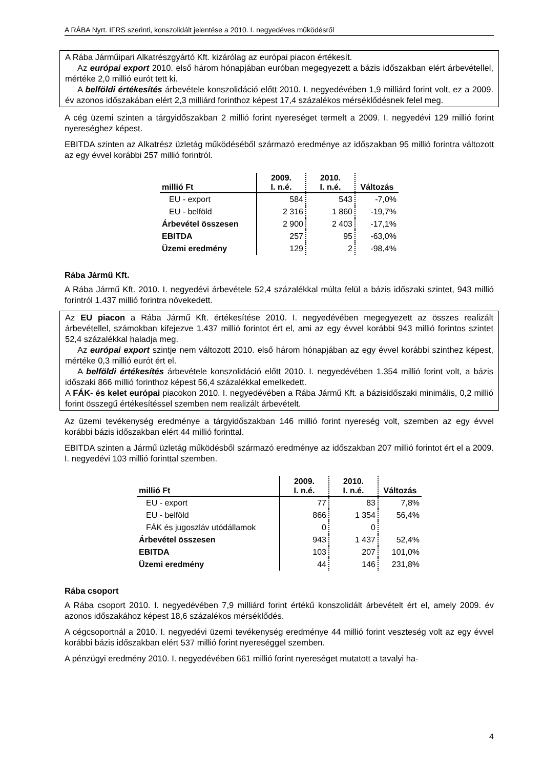A RÁBA Nyrt. IFRS szerinti, konszolidált jelentése a 2010. I. negyedéves működésről
A Rába Járműipari Alkatrészgyártó Kft. kizárólag az európai piacon értékesít.
Az európai export 2010. első három hónapjában euróban megegyezett a bázis időszakban elért árbevétellel, mértéke 2,0 millió eurót tett ki.
A belföldi értékesítés árbevétele konszolidáció előtt 2010. I. negyedévében 1,9 milliárd forint volt, ez a 2009. év azonos időszakában elért 2,3 milliárd forinthoz képest 17,4 százalékos mérséklődésnek felel meg.
A cég üzemi szinten a tárgyidőszakban 2 millió forint nyereséget termelt a 2009. I. negyedévi 129 millió forint nyereséghez képest.
EBITDA szinten az Alkatrész üzletág működéséből származó eredménye az időszakban 95 millió forintra változott az egy évvel korábbi 257 millió forintról.
| millió Ft | 2009. I. n.é. | 2010. I. n.é. | Változás |
| --- | --- | --- | --- |
| EU - export | 584 | 543 | -7,0% |
| EU - belföld | 2 316 | 1 860 | -19,7% |
| Árbevétel összesen | 2 900 | 2 403 | -17,1% |
| EBITDA | 257 | 95 | -63,0% |
| Üzemi eredmény | 129 | 2 | -98,4% |
Rába Jármű Kft.
A Rába Jármű Kft. 2010. I. negyedévi árbevétele 52,4 százalékkal múlta felül a bázis időszaki szintet, 943 millió forintról 1.437 millió forintra növekedett.
Az EU piacon a Rába Jármű Kft. értékesítése 2010. I. negyedévében megegyezett az összes realizált árbevétellel, számokban kifejezve 1.437 millió forintot ért el, ami az egy évvel korábbi 943 millió forintos szintet 52,4 százalékkal haladja meg.
Az európai export szintje nem változott 2010. első három hónapjában az egy évvel korábbi szinthez képest, mértéke 0,3 millió eurót ért el.
A belföldi értékesítés árbevétele konszolidáció előtt 2010. I. negyedévében 1.354 millió forint volt, a bázis időszaki 866 millió forinthoz képest 56,4 százalékkal emelkedett.
A FÁK- és kelet európai piacokon 2010. I. negyedévében a Rába Jármű Kft. a bázisidőszaki minimális, 0,2 millió forint összegű értékesítéssel szemben nem realizált árbevételt.
Az üzemi tevékenység eredménye a tárgyidőszakban 146 millió forint nyereség volt, szemben az egy évvel korábbi bázis időszakban elért 44 millió forinttal.
EBITDA szinten a Jármű üzletág működésből származó eredménye az időszakban 207 millió forintot ért el a 2009. I. negyedévi 103 millió forinttal szemben.
| millió Ft | 2009. I. n.é. | 2010. I. n.é. | Változás |
| --- | --- | --- | --- |
| EU - export | 77 | 83 | 7,8% |
| EU - belföld | 866 | 1 354 | 56,4% |
| FÁK és jugoszláv utódállamok | 0 | 0 | |
| Árbevétel összesen | 943 | 1 437 | 52,4% |
| EBITDA | 103 | 207 | 101,0% |
| Üzemi eredmény | 44 | 146 | 231,8% |
Rába csoport
A Rába csoport 2010. I. negyedévében 7,9 milliárd forint értékű konszolidált árbevételt ért el, amely 2009. év azonos időszakához képest 18,6 százalékos mérséklődés.
A cégcsoportnál a 2010. I. negyedévi üzemi tevékenység eredménye 44 millió forint veszteség volt az egy évvel korábbi bázis időszakban elért 537 millió forint nyereséggel szemben.
A pénzügyi eredmény 2010. I. negyedévében 661 millió forint nyereséget mutatott a tavalyi ha-
4